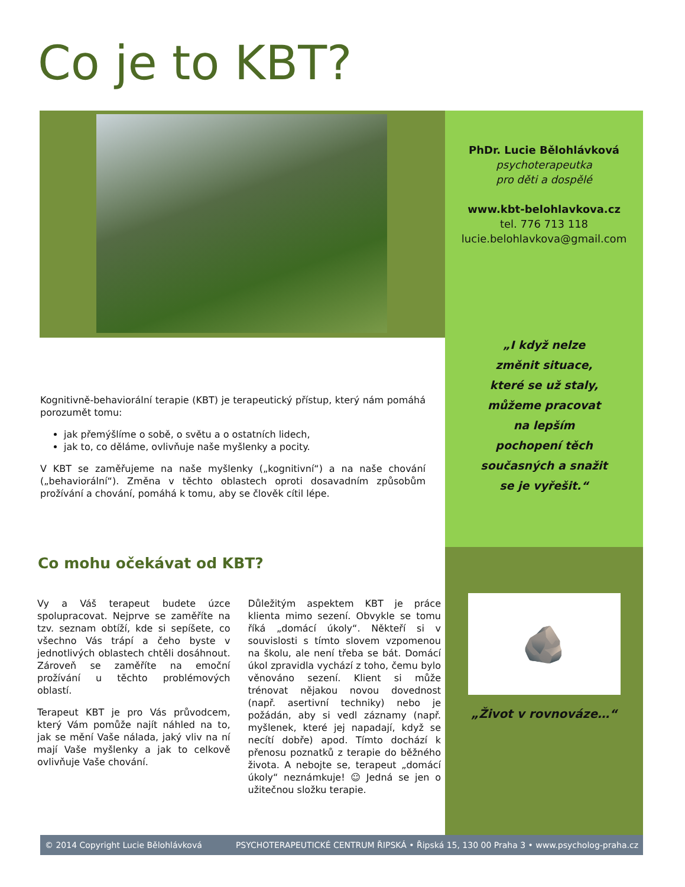Co je to KBT?
PhDr. Lucie Bělohlávková
psychoterapeutka
pro děti a dospělé
www.kbt-belohlavkova.cz
tel. 776 713 118
lucie.belohlavkova@gmail.com
„I když nelze změnit situace, které se už staly, můžeme pracovat na lepším pochopení těch současných a snažit se je vyřešit.“
🪨
„Život v rovnováze…“
Kognitivně-behaviorální terapie (KBT) je terapeutický přístup, který nám pomáhá porozumět tomu:
jak přemýšlíme o sobě, o světu a o ostatních lidech,
jak to, co děláme, ovlivňuje naše myšlenky a pocity.
V KBT se zaměřujeme na naše myšlenky („kognitivní“) a na naše chování („behaviorální“). Změna v těchto oblastech oproti dosavadním způsobům prožívání a chování, pomáhá k tomu, aby se člověk cítil lépe.
Co mohu očekávat od KBT?
Vy a Váš terapeut budete úzce spolupracovat. Nejprve se zaměříte na tzv. seznam obtíží, kde si sepíšete, co všechno Vás trápí a čeho byste v jednotlivých oblastech chtěli dosáhnout. Zároveň se zaměříte na emoční prožívání u těchto problémových oblastí.
Terapeut KBT je pro Vás průvodcem, který Vám pomůže najít náhled na to, jak se mění Vaše nálada, jaký vliv na ní mají Vaše myšlenky a jak to celkově ovlivňuje Vaše chování.
Důležitým aspektem KBT je práce klienta mimo sezení. Obvykle se tomu říká „domácí úkoly“. Někteří si v souvislosti s tímto slovem vzpomenou na školu, ale není třeba se bát. Domácí úkol zpravidla vychází z toho, čemu bylo věnováno sezení. Klient si může trénovat nějakou novou dovednost (např. asertivní techniky) nebo je požádán, aby si vedl záznamy (např. myšlenek, které jej napadají, když se necítí dobře) apod. Tímto dochází k přenosu poznatků z terapie do běžného života. A nebojte se, terapeut „domácí úkoly“ neznámkuje! ☺ Jedná se jen o užitečnou složku terapie.
© 2014 Copyright Lucie Bělohlávková PSYCHOTERAPEUTICKÉ CENTRUM ŘIPSKÁ • Řipská 15, 130 00 Praha 3 • www.psycholog-praha.cz